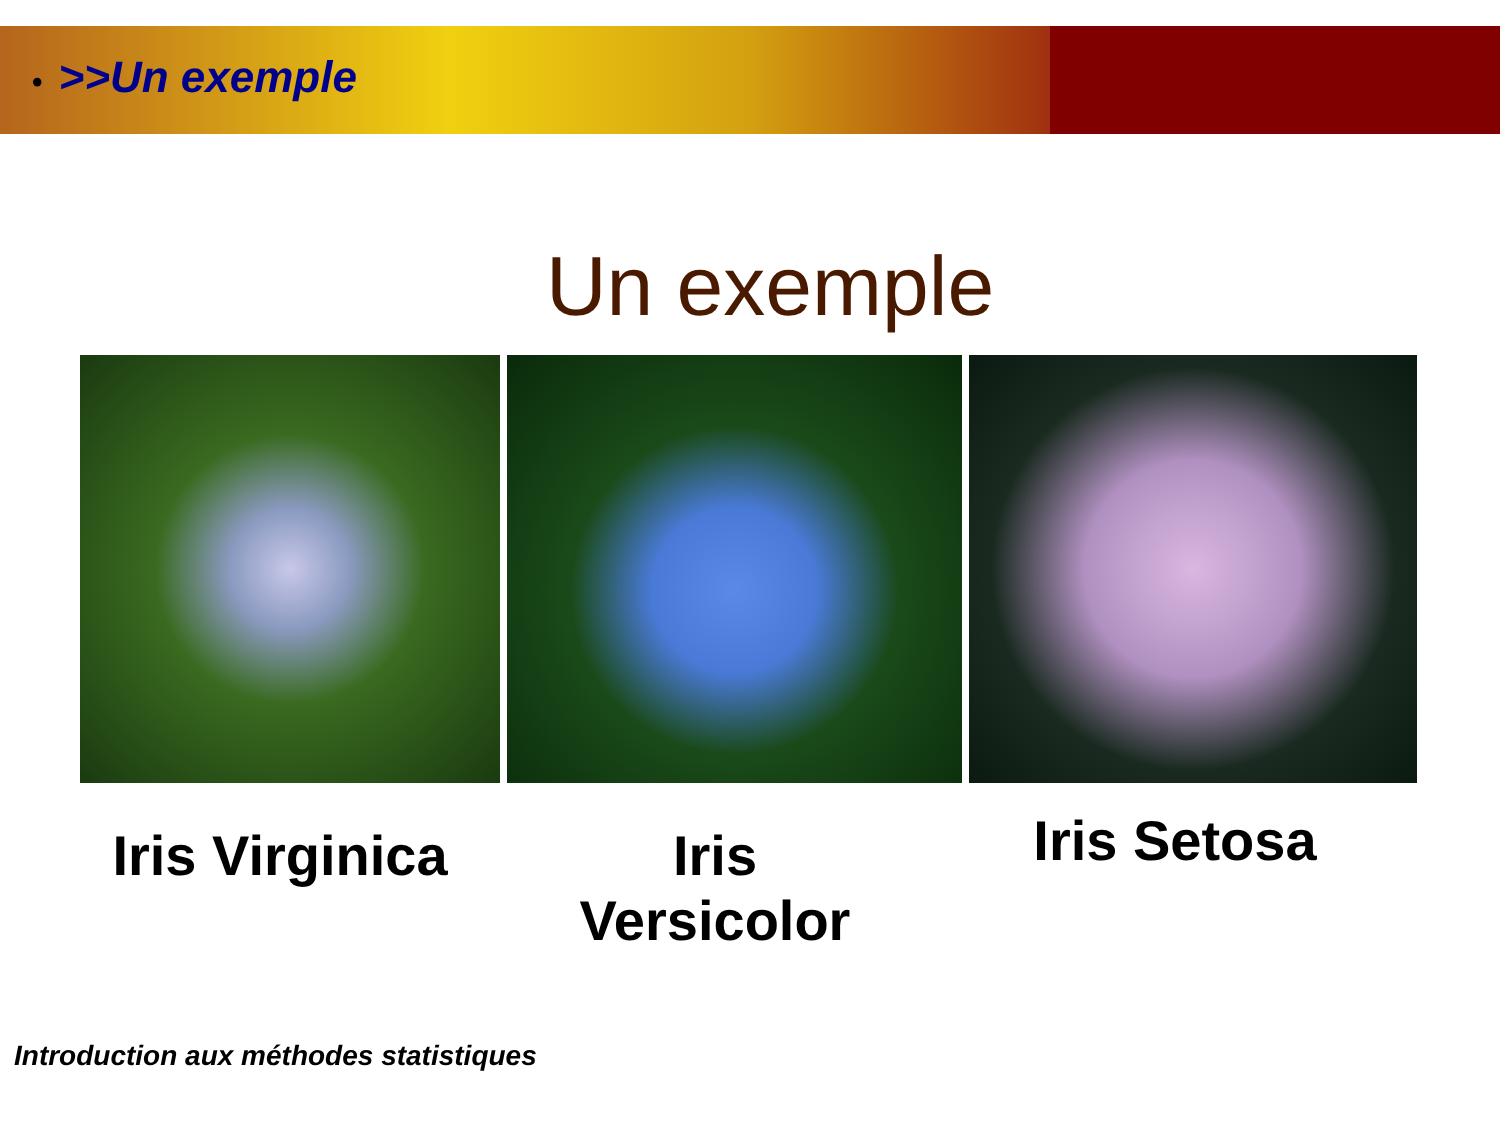• >>Un exemple
Un exemple
Iris Virginica
Iris
Versicolor
Iris Setosa
Introduction aux méthodes statistiques